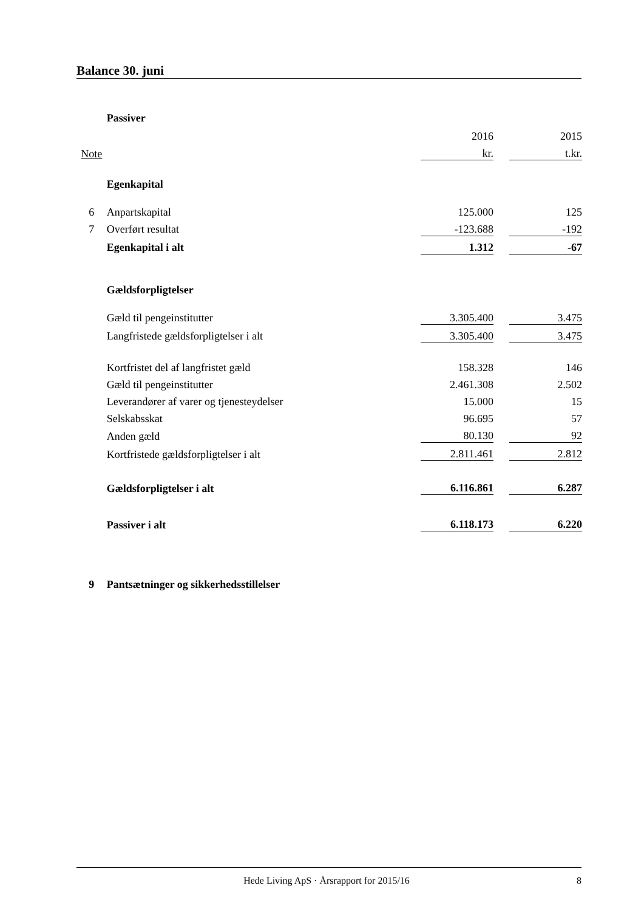Balance 30. juni
| | Passiver | | | |
| | | 2016 | | 2015 |
| Note | | kr. | | t.kr. |
| | Egenkapital | | | |
| 6 | Anpartskapital | 125.000 | | 125 |
| 7 | Overført resultat | -123.688 | | -192 |
| | Egenkapital i alt | 1.312 | | -67 |
| | Gældsforpligtelser | | | |
| | Gæld til pengeinstitutter | 3.305.400 | | 3.475 |
| | Langfristede gældsforpligtelser i alt | 3.305.400 | | 3.475 |
| | Kortfristet del af langfristet gæld | 158.328 | | 146 |
| | Gæld til pengeinstitutter | 2.461.308 | | 2.502 |
| | Leverandører af varer og tjenesteydelser | 15.000 | | 15 |
| | Selskabsskat | 96.695 | | 57 |
| | Anden gæld | 80.130 | | 92 |
| | Kortfristede gældsforpligtelser i alt | 2.811.461 | | 2.812 |
| | Gældsforpligtelser i alt | 6.116.861 | | 6.287 |
| | Passiver i alt | 6.118.173 | | 6.220 |
| 9 | Pantsætninger og sikkerhedsstillelser | | | |
Hede Living ApS · Årsrapport for 2015/16 8